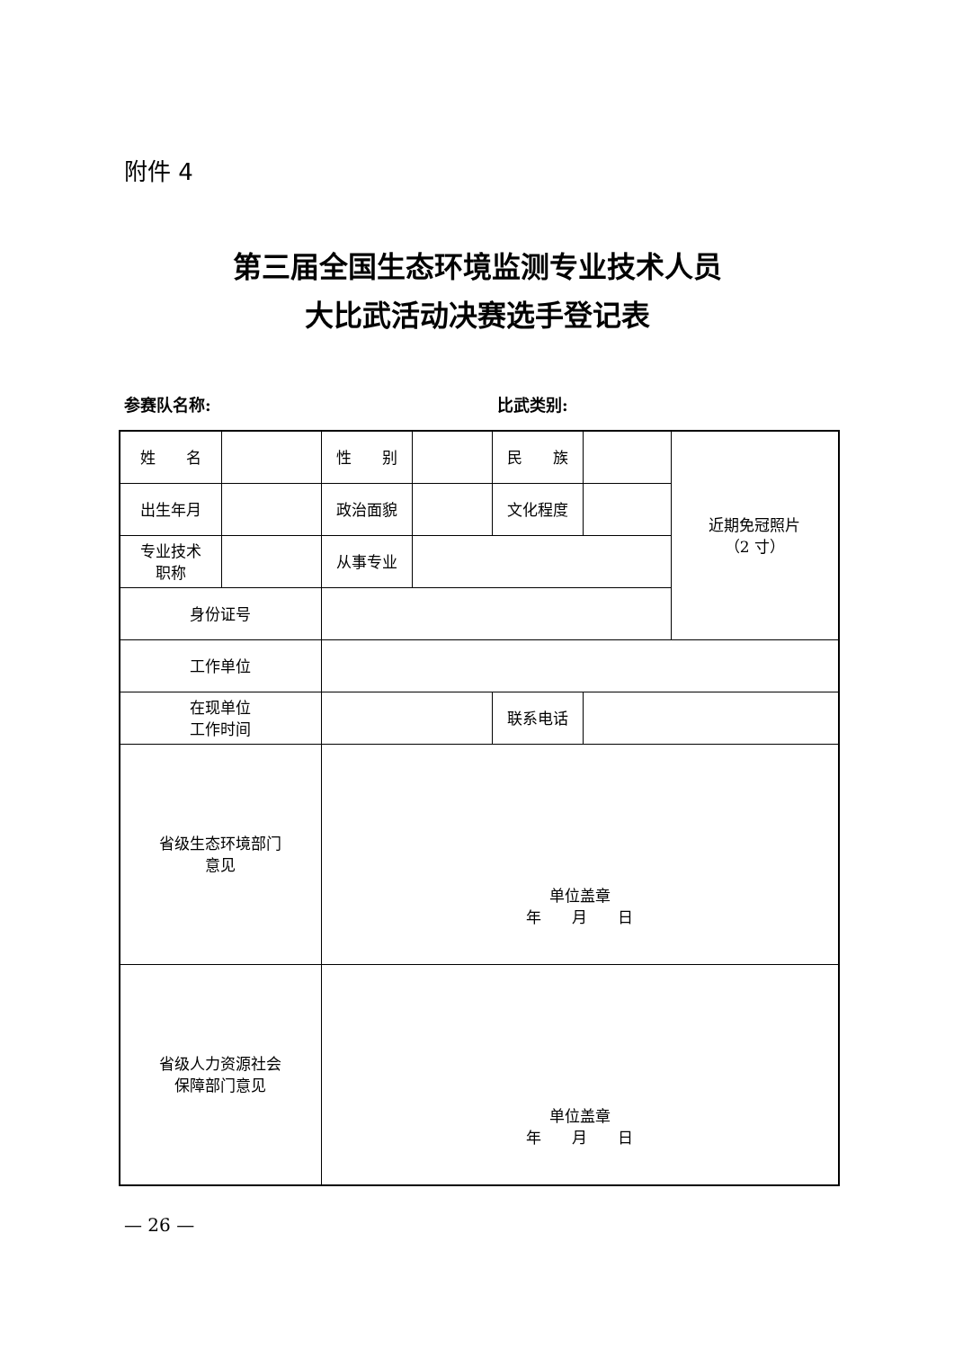附件 4
第三届全国生态环境监测专业技术人员
大比武活动决赛选手登记表
参赛队名称: 比武类别:
| 姓 名 | | 性 别 | | 民 族 | | 近期免冠照片 （2 寸） |
| 出生年月 | | 政治面貌 | | 文化程度 | | |
| 专业技术 职称 | | 从事专业 | | | | |
| 身份证号 | | | | | | |
| 工作单位 | | | | | | |
| 在现单位 工作时间 | | | | 联系电话 | | |
| 省级生态环境部门 意见 | | 单位盖章 年 月 日 | | | | |
| 省级人力资源社会 保障部门意见 | | 单位盖章 年 月 日 | | | | |
— 26 —